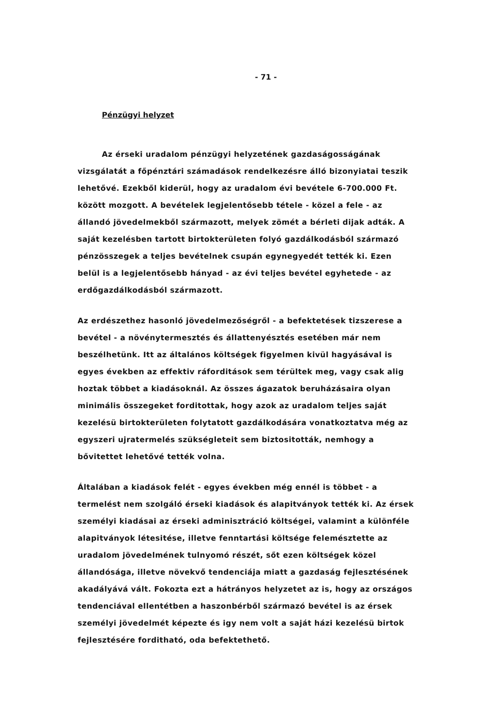- 71 -
Pénzügyi helyzet
Az érseki uradalom pénzügyi helyzetének gazdaságosságának vizsgálatát a főpénztári számadások rendelkezésre álló bizonyiatai teszik lehetővé. Ezekből kiderül, hogy az uradalom évi bevétele 6-700.000 Ft. között mozgott. A bevételek legjelentősebb tétele - közel a fele - az állandó jövedelmekből származott, melyek zömét a bérleti dijak adták. A saját kezelésben tartott birtokterületen folyó gazdálkodásból származó pénzösszegek a teljes bevételnek csupán egynegyedét tették ki. Ezen belül is a legjelentősebb hányad - az évi teljes bevétel egyhetede - az erdőgazdálkodásból származott.
Az erdészethez hasonló jövedelmezőségről - a befektetések tizszerese a bevétel - a növénytermesztés és állattenyésztés esetében már nem beszélhetünk. Itt az általános költségek figyelmen kivül hagyásával is egyes években az effektiv ráforditások sem térültek meg, vagy csak alig hoztak többet a kiadásoknál. Az összes ágazatok beruházásaira olyan minimális összegeket forditottak, hogy azok az uradalom teljes saját kezelésü birtokterületen folytatott gazdálkodására vonatkoztatva még az egyszeri ujratermelés szükségleteit sem biztositották, nemhogy a bővitettet lehetővé tették volna.
Általában a kiadások felét - egyes években még ennél is többet - a termelést nem szolgáló érseki kiadások és alapitványok tették ki. Az érsek személyi kiadásai az érseki adminisztráció költségei, valamint a különféle alapitványok létesitése, illetve fenntartási költsége felemésztette az uradalom jövedelmének tulnyomó részét, sőt ezen költségek közel állandósága, illetve növekvő tendenciája miatt a gazdaság fejlesztésének akadályává vált. Fokozta ezt a hátrányos helyzetet az is, hogy az országos tendenciával ellentétben a haszonbérből származó bevétel is az érsek személyi jövedelmét képezte és igy nem volt a saját házi kezelésü birtok fejlesztésére forditható, oda befektethető.